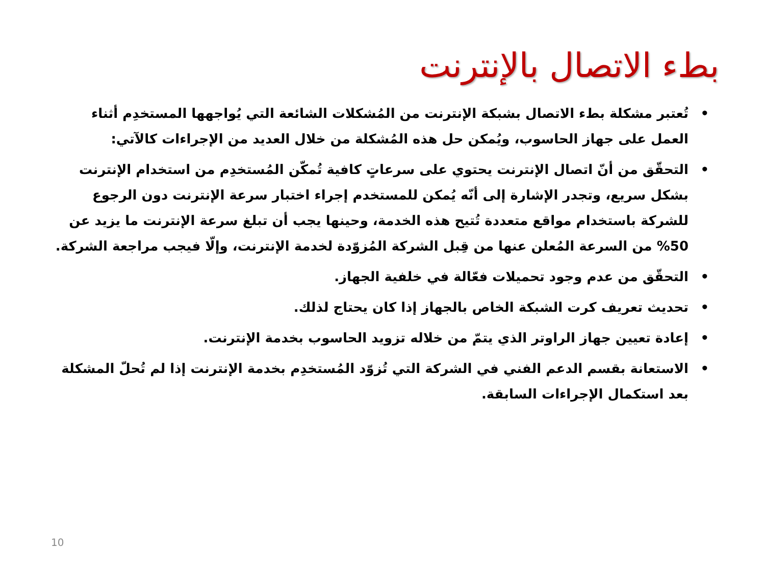بطء الاتصال بالإنترنت
• تُعتبر مشكلة بطء الاتصال بشبكة الإنترنت من المُشكلات الشائعة التي يُواجهها المستخدِم أثناء العمل على جهاز الحاسوب، ويُمكن حل هذه المُشكلة من خلال العديد من الإجراءات كالآتي:
• التحقّق من أنّ اتصال الإنترنت يحتوي على سرعاتٍ كافية تُمكّن المُستخدِم من استخدام الإنترنت بشكل سريع، وتجدر الإشارة إلى أنّه يُمكن للمستخدم إجراء اختبار سرعة الإنترنت دون الرجوع للشركة باستخدام مواقع متعددة تُتيح هذه الخدمة، وحينها يجب أن تبلغ سرعة الإنترنت ما يزيد عن 50% من السرعة المُعلن عنها من قِبل الشركة المُزوّدة لخدمة الإنترنت، وإلّا فيجب مراجعة الشركة.
• التحقّق من عدم وجود تحميلات فعّالة في خلفية الجهاز.
• تحديث تعريف كرت الشبكة الخاص بالجهاز إذا كان يحتاج لذلك.
• إعادة تعيين جهاز الراوتر الذي يتمّ من خلاله تزويد الحاسوب بخدمة الإنترنت.
• الاستعانة بقسم الدعم الفني في الشركة التي تُزوّد المُستخدِم بخدمة الإنترنت إذا لم تُحلّ المشكلة بعد استكمال الإجراءات السابقة.
10